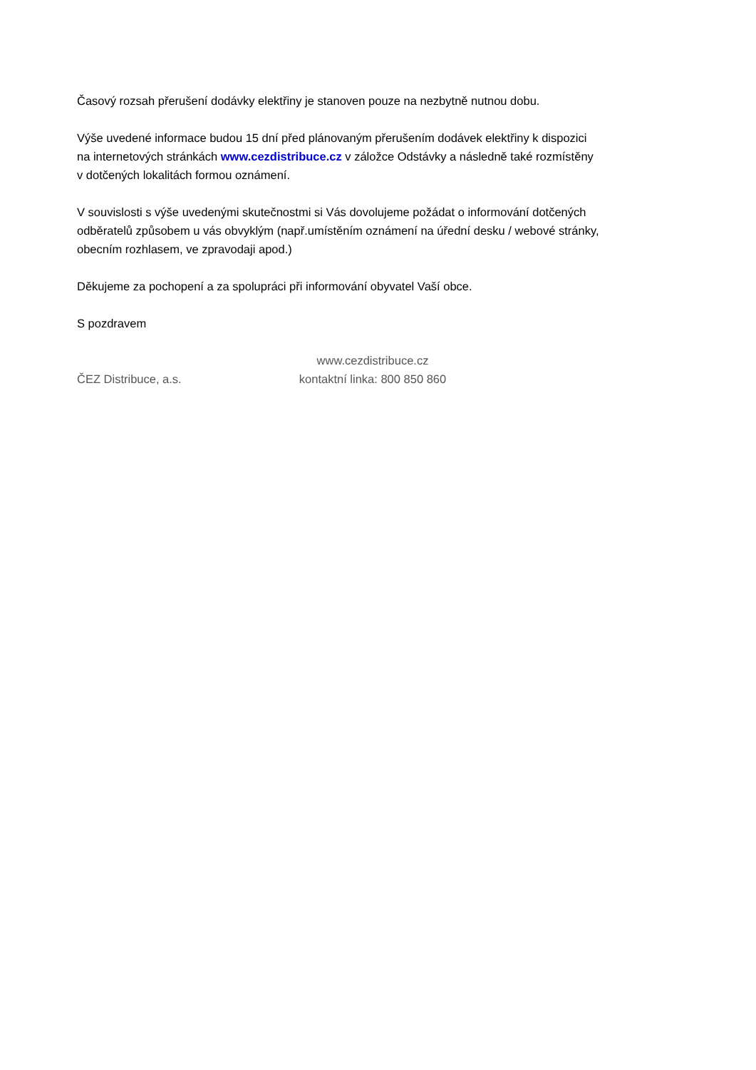Časový rozsah přerušení dodávky elektřiny je stanoven pouze na nezbytně nutnou dobu.
Výše uvedené informace budou 15 dní před plánovaným přerušením dodávek elektřiny k dispozici
na internetových stránkách www.cezdistribuce.cz v záložce Odstávky a následně také rozmístěny
v dotčených lokalitách formou oznámení.
V souvislosti s výše uvedenými skutečnostmi si Vás dovolujeme požádat o informování dotčených
odběratelů způsobem u vás obvyklým (např.umístěním oznámení na úřední desku / webové stránky,
obecním rozhlasem, ve zpravodaji apod.)
Děkujeme za pochopení a za spolupráci při informování obyvatel Vaší obce.
S pozdravem
ČEZ Distribuce, a.s.
www.cezdistribuce.cz
kontaktní linka: 800 850 860